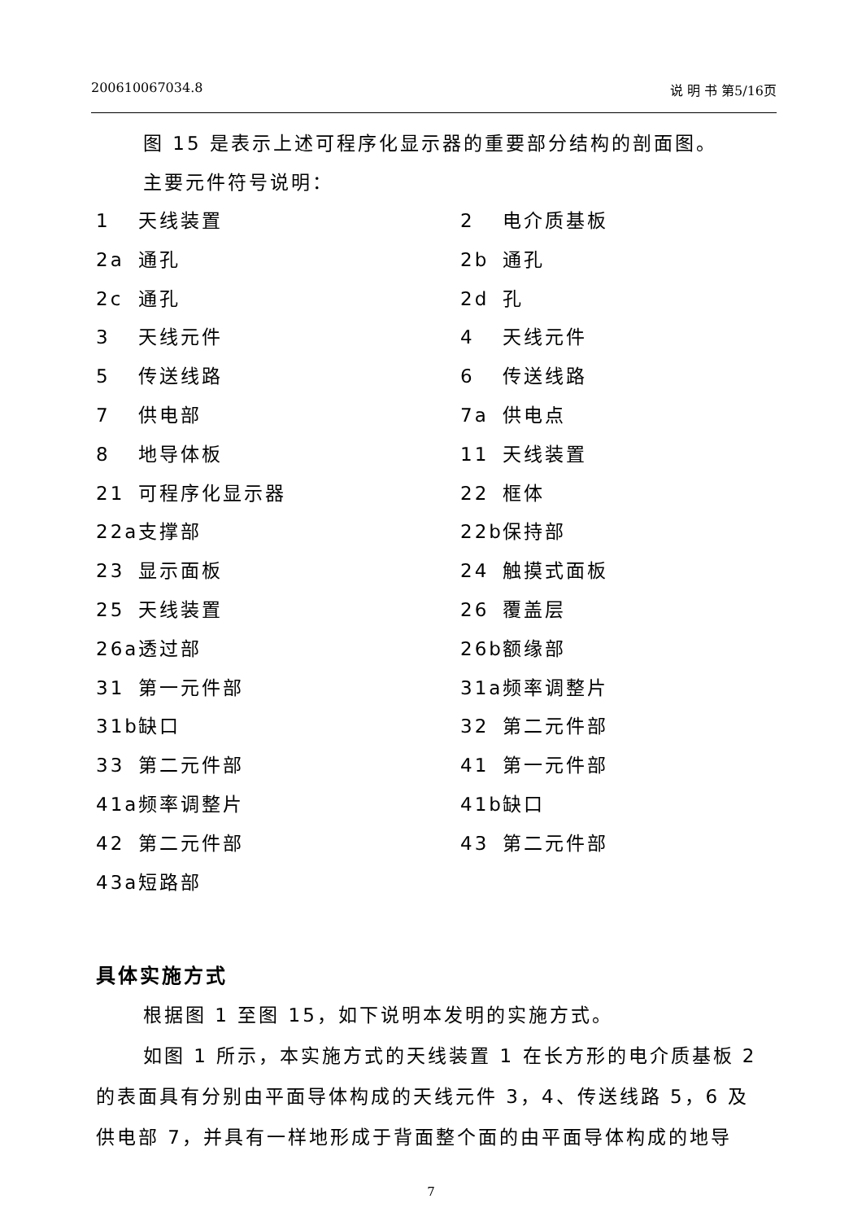200610067034.8 说 明 书 第5/16页
图 15 是表示上述可程序化显示器的重要部分结构的剖面图。
主要元件符号说明：
1 天线装置
2 电介质基板
2a 通孔
2b 通孔
2c 通孔
2d 孔
3 天线元件
4 天线元件
5 传送线路
6 传送线路
7 供电部
7a 供电点
8 地导体板
11 天线装置
21 可程序化显示器
22 框体
22a 支撑部
22b 保持部
23 显示面板
24 触摸式面板
25 天线装置
26 覆盖层
26a 透过部
26b 额缘部
31 第一元件部
31a 频率调整片
31b 缺口
32 第二元件部
33 第二元件部
41 第一元件部
41a 频率调整片
41b 缺口
42 第二元件部
43 第二元件部
43a 短路部
具体实施方式
根据图 1 至图 15，如下说明本发明的实施方式。
如图 1 所示，本实施方式的天线装置 1 在长方形的电介质基板 2
的表面具有分别由平面导体构成的天线元件 3，4、传送线路 5，6 及
供电部 7，并具有一样地形成于背面整个面的由平面导体构成的地导
7